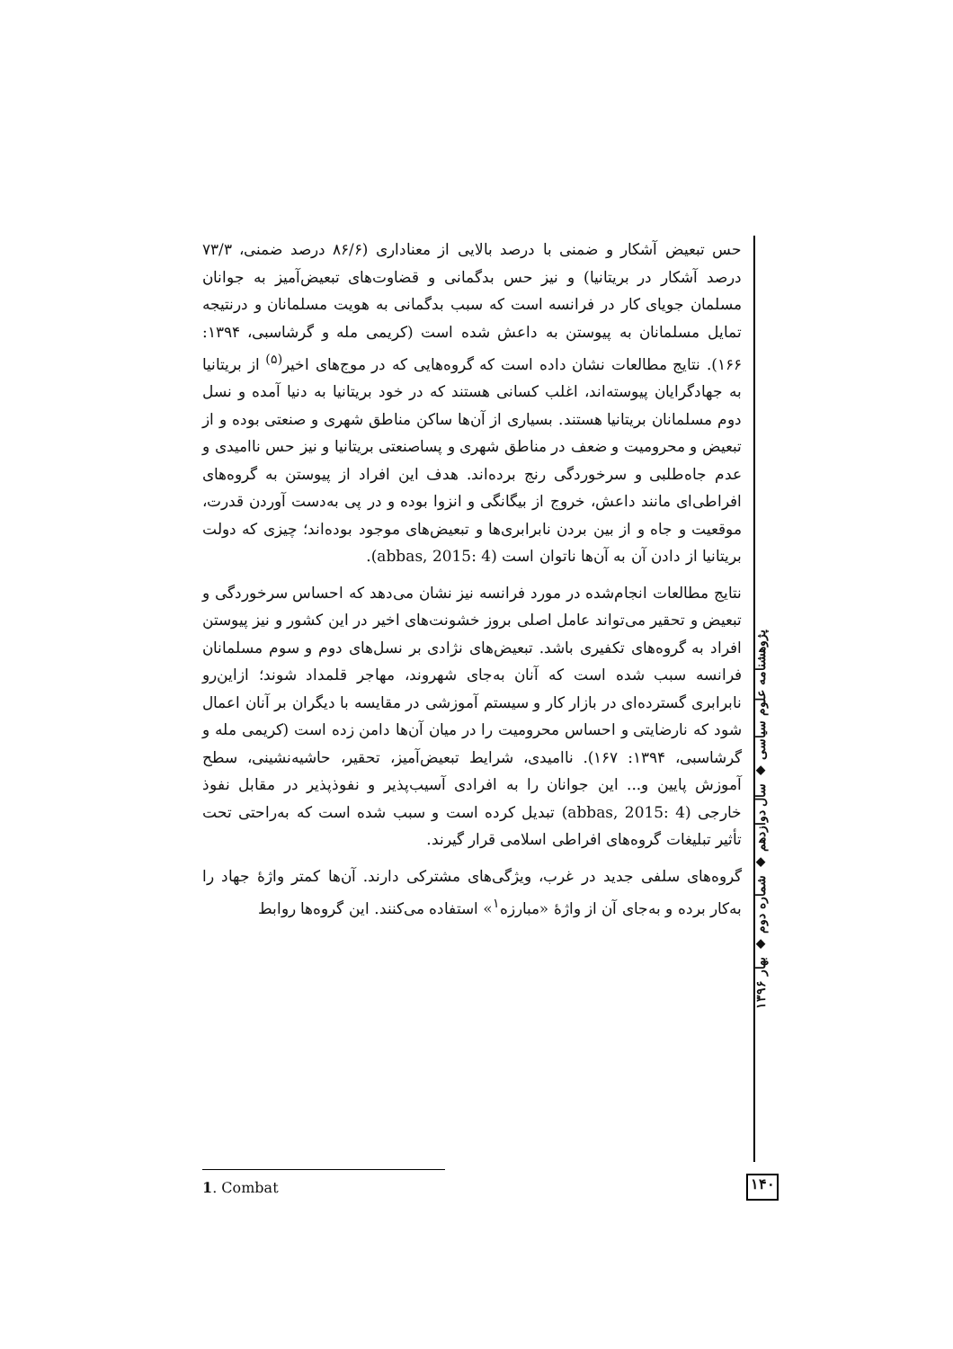حس تبعیض آشکار و ضمنی با درصد بالایی از معناداری (۸۶/۶ درصد ضمنی، ۷۳/۳ درصد آشکار در بریتانیا) و نیز حس بدگمانی و قضاوت‌های تبعیض‌آمیز به جوانان مسلمان جویای کار در فرانسه است که سبب بدگمانی به هویت مسلمانان و درنتیجه تمایل مسلمانان به پیوستن به داعش شده است (کریمی مله و گرشاسبی، ۱۳۹۴: ۱۶۶). نتایج مطالعات نشان داده است که گروه‌هایی که در موج‌های اخیر<sup>(۵)</sup> از بریتانیا به جهادگرایان پیوسته‌اند، اغلب کسانی هستند که در خود بریتانیا به دنیا آمده و نسل دوم مسلمانان بریتانیا هستند. بسیاری از آن‌ها ساکن مناطق شهری و صنعتی بوده و از تبعیض و محرومیت و ضعف در مناطق شهری و پساصنعتی بریتانیا و نیز حس ناامیدی و عدم جاه‌طلبی و سرخوردگی رنج برده‌اند. هدف این افراد از پیوستن به گروه‌های افراطی‌ای مانند داعش، خروج از بیگانگی و انزوا بوده و در پی به‌دست آوردن قدرت، موقعیت و جاه و از بین بردن نابرابری‌ها و تبعیض‌های موجود بوده‌اند؛ چیزی که دولت بریتانیا از دادن آن به آن‌ها ناتوان است (abbas, 2015: 4).
نتایج مطالعات انجام‌شده در مورد فرانسه نیز نشان می‌دهد که احساس سرخوردگی و تبعیض و تحقیر می‌تواند عامل اصلی بروز خشونت‌های اخیر در این کشور و نیز پیوستن افراد به گروه‌های تکفیری باشد. تبعیض‌های نژادی بر نسل‌های دوم و سوم مسلمانان فرانسه سبب شده است که آنان به‌جای شهروند، مهاجر قلمداد شوند؛ ازاین‌رو نابرابری گسترده‌ای در بازار کار و سیستم آموزشی در مقایسه با دیگران بر آنان اعمال شود که نارضایتی و احساس محرومیت را در میان آن‌ها دامن زده است (کریمی مله و گرشاسبی، ۱۳۹۴: ۱۶۷). ناامیدی، شرایط تبعیض‌آمیز، تحقیر، حاشیه‌نشینی، سطح آموزش پایین و... این جوانان را به افرادی آسیب‌پذیر و نفوذپذیر در مقابل نفوذ خارجی (abbas, 2015: 4) تبدیل کرده است و سبب شده است که به‌راحتی تحت تأثیر تبلیغات گروه‌های افراطی اسلامی قرار گیرند.
گروه‌های سلفی جدید در غرب، ویژگی‌های مشترکی دارند. آن‌ها کمتر واژهٔ جهاد را به‌کار برده و به‌جای آن از واژهٔ «مبارزه<sup>۱</sup>» استفاده می‌کنند. این گروه‌ها روابط
پژوهشنامه علوم سیاسی ◆ سال دوازدهم ◆ شماره دوم ◆ بهار ۱۳۹۶
1. Combat ۱۴۰